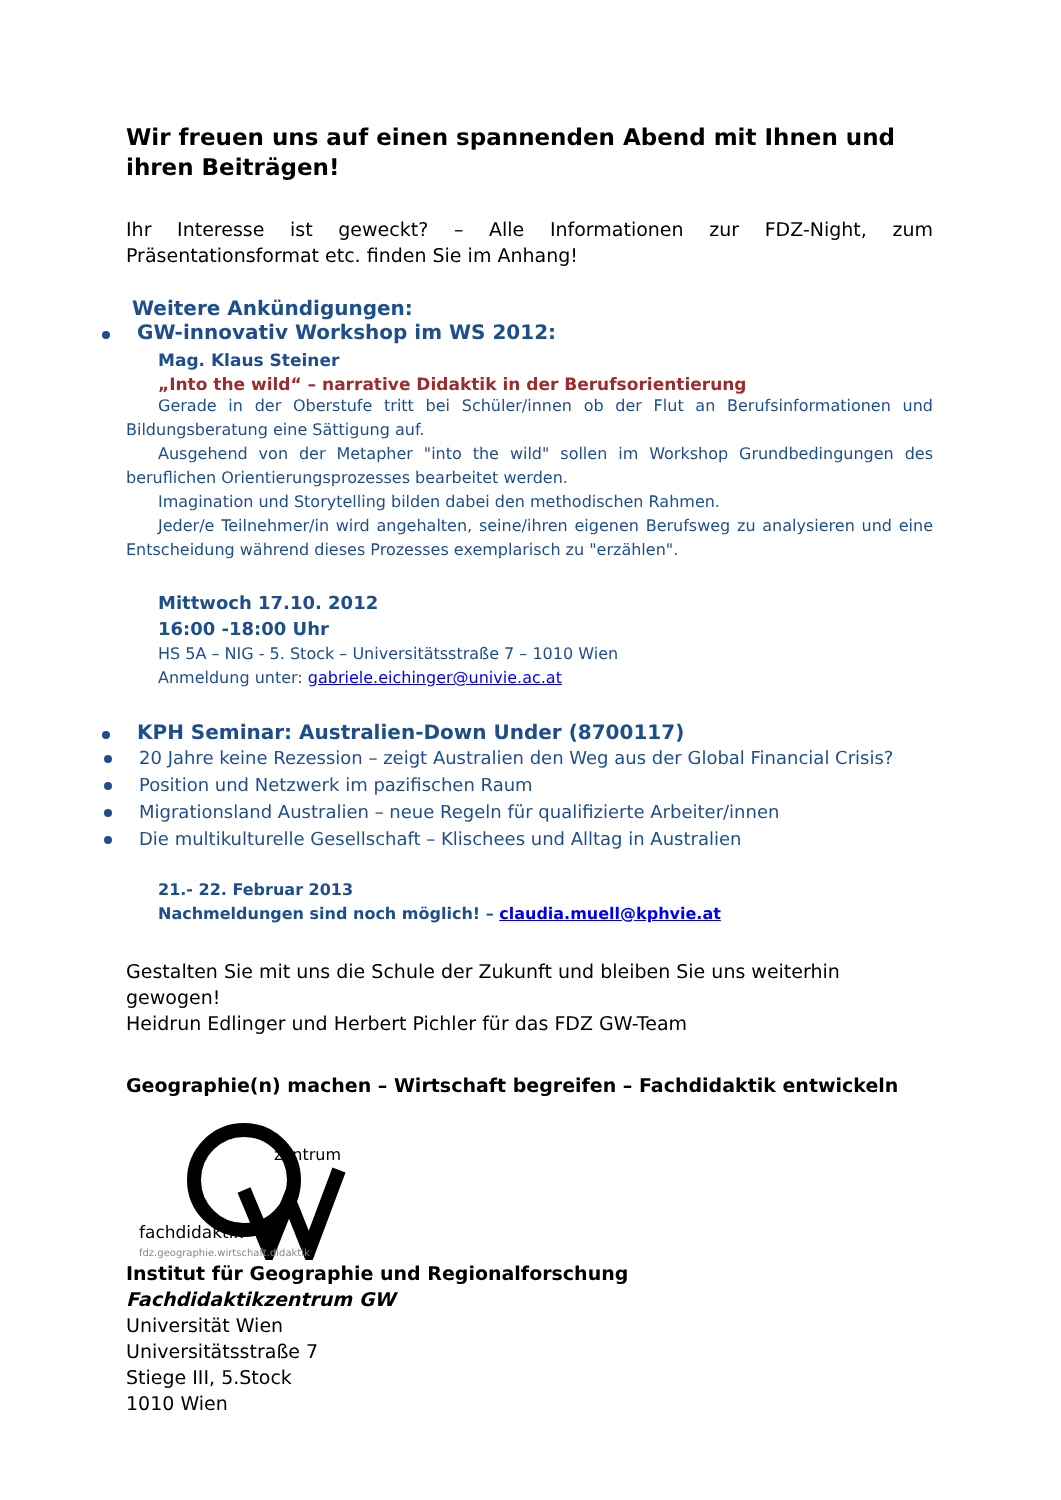Wir freuen uns auf einen spannenden Abend mit Ihnen und ihren Beiträgen!
Ihr Interesse ist geweckt? – Alle Informationen zur FDZ-Night, zum Präsentationsformat etc. finden Sie im Anhang!
Weitere Ankündigungen:
GW-innovativ Workshop im WS 2012:
Mag. Klaus Steiner
„Into the wild“ – narrative Didaktik in der Berufsorientierung
Gerade in der Oberstufe tritt bei Schüler/innen ob der Flut an Berufsinformationen und Bildungsberatung eine Sättigung auf.
Ausgehend von der Metapher "into the wild" sollen im Workshop Grundbedingungen des beruflichen Orientierungsprozesses bearbeitet werden.
Imagination und Storytelling bilden dabei den methodischen Rahmen.
Jeder/e Teilnehmer/in wird angehalten, seine/ihren eigenen Berufsweg zu analysieren und eine Entscheidung während dieses Prozesses exemplarisch zu "erzählen".
Mittwoch 17.10. 2012
16:00 -18:00 Uhr
HS 5A – NIG - 5. Stock – Universitätsstraße 7 – 1010 Wien
Anmeldung unter: gabriele.eichinger@univie.ac.at
KPH Seminar: Australien-Down Under (8700117)
20 Jahre keine Rezession – zeigt Australien den Weg aus der Global Financial Crisis?
Position und Netzwerk im pazifischen Raum
Migrationsland Australien – neue Regeln für qualifizierte Arbeiter/innen
Die multikulturelle Gesellschaft – Klischees und Alltag in Australien
21.- 22. Februar 2013
Nachmeldungen sind noch möglich! – claudia.muell@kphvie.at
Gestalten Sie mit uns die Schule der Zukunft und bleiben Sie uns weiterhin gewogen!
Heidrun Edlinger und Herbert Pichler für das FDZ GW-Team
Geographie(n) machen – Wirtschaft begreifen – Fachdidaktik entwickeln
zentrum
fachdidaktik
fdz.geographie.wirtschaft.didaktik
Institut für Geographie und Regionalforschung
Fachdidaktikzentrum GW
Universität Wien
Universitätsstraße 7
Stiege III, 5.Stock
1010 Wien